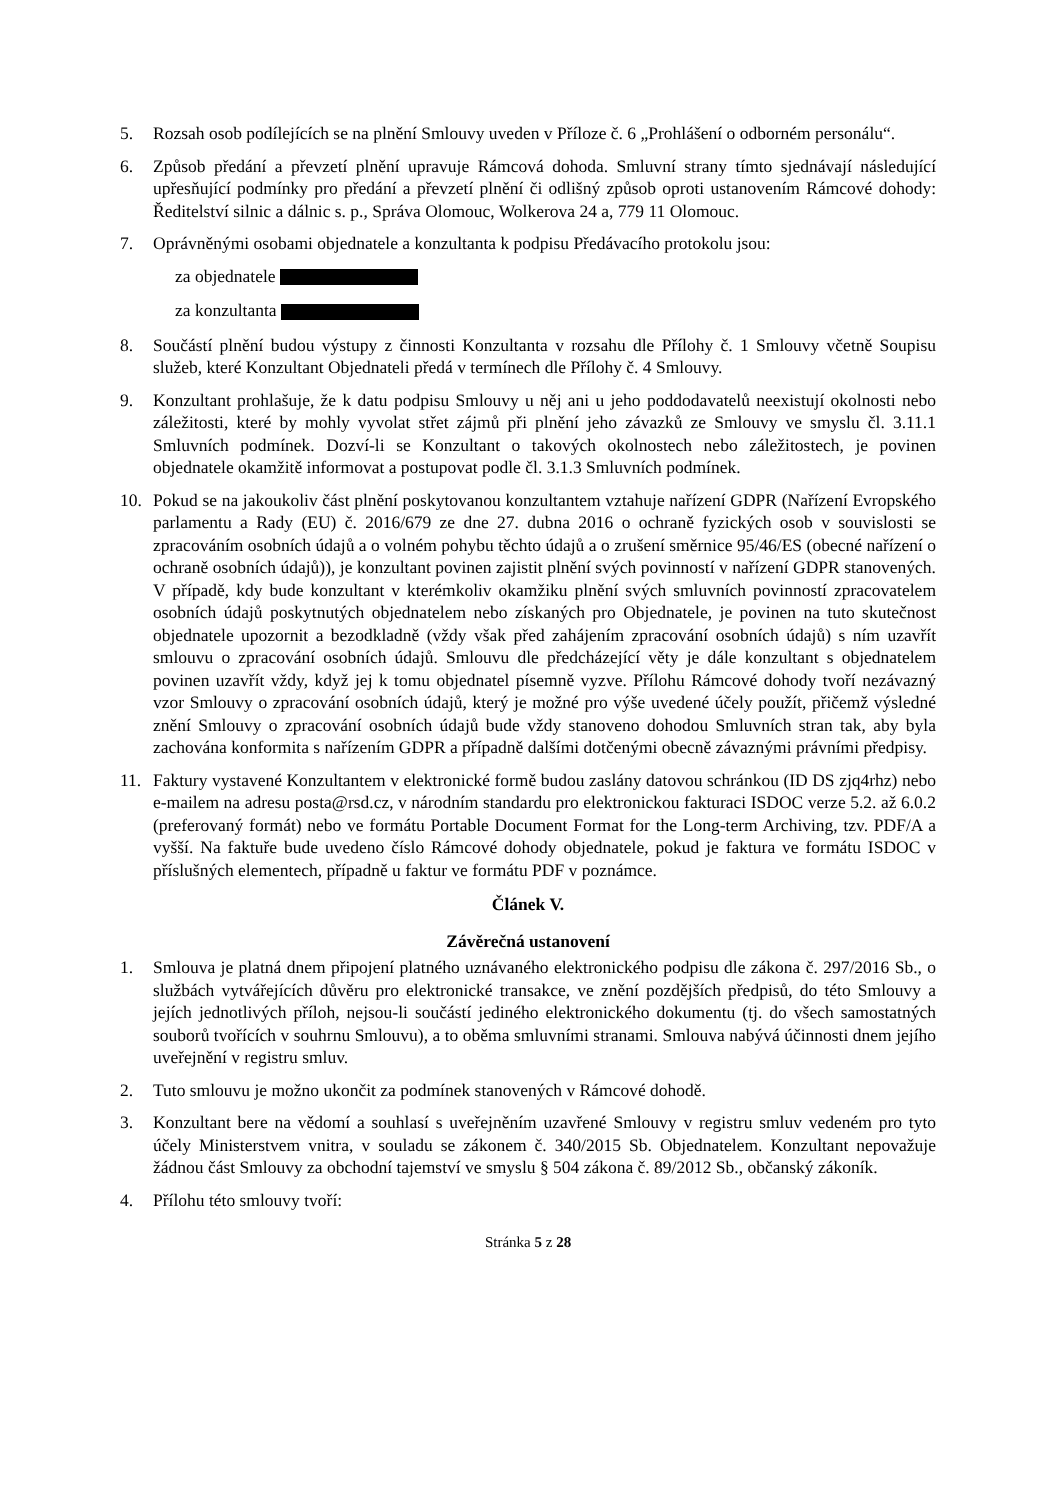5. Rozsah osob podílejících se na plnění Smlouvy uveden v Příloze č. 6 „Prohlášení o odborném personálu“.
6. Způsob předání a převzetí plnění upravuje Rámcová dohoda. Smluvní strany tímto sjednávají následující upřesňující podmínky pro předání a převzetí plnění či odlišný způsob oproti ustanovením Rámcové dohody: Ředitelství silnic a dálnic s. p., Správa Olomouc, Wolkerova 24 a, 779 11 Olomouc.
7. Oprávněnými osobami objednatele a konzultanta k podpisu Předávacího protokolu jsou:
za objednatele
za konzultanta
8. Součástí plnění budou výstupy z činnosti Konzultanta v rozsahu dle Přílohy č. 1 Smlouvy včetně Soupisu služeb, které Konzultant Objednateli předá v termínech dle Přílohy č. 4 Smlouvy.
9. Konzultant prohlašuje, že k datu podpisu Smlouvy u něj ani u jeho poddodavatelů neexistují okolnosti nebo záležitosti, které by mohly vyvolat střet zájmů při plnění jeho závazků ze Smlouvy ve smyslu čl. 3.11.1 Smluvních podmínek. Dozví-li se Konzultant o takových okolnostech nebo záležitostech, je povinen objednatele okamžitě informovat a postupovat podle čl. 3.1.3 Smluvních podmínek.
10. Pokud se na jakoukoliv část plnění poskytovanou konzultantem vztahuje nařízení GDPR (Nařízení Evropského parlamentu a Rady (EU) č. 2016/679 ze dne 27. dubna 2016 o ochraně fyzických osob v souvislosti se zpracováním osobních údajů a o volném pohybu těchto údajů a o zrušení směrnice 95/46/ES (obecné nařízení o ochraně osobních údajů)), je konzultant povinen zajistit plnění svých povinností v nařízení GDPR stanovených. V případě, kdy bude konzultant v kterémkoliv okamžiku plnění svých smluvních povinností zpracovatelem osobních údajů poskytnutých objednatelem nebo získaných pro Objednatele, je povinen na tuto skutečnost objednatele upozornit a bezodkladně (vždy však před zahájením zpracování osobních údajů) s ním uzavřít smlouvu o zpracování osobních údajů. Smlouvu dle předcházející věty je dále konzultant s objednatelem povinen uzavřít vždy, když jej k tomu objednatel písemně vyzve. Přílohu Rámcové dohody tvoří nezávazný vzor Smlouvy o zpracování osobních údajů, který je možné pro výše uvedené účely použít, přičemž výsledné znění Smlouvy o zpracování osobních údajů bude vždy stanoveno dohodou Smluvních stran tak, aby byla zachována konformita s nařízením GDPR a případně dalšími dotčenými obecně závaznými právními předpisy.
11. Faktury vystavené Konzultantem v elektronické formě budou zaslány datovou schránkou (ID DS zjq4rhz) nebo e-mailem na adresu posta@rsd.cz, v národním standardu pro elektronickou fakturaci ISDOC verze 5.2. až 6.0.2 (preferovaný formát) nebo ve formátu Portable Document Format for the Long-term Archiving, tzv. PDF/A a vyšší. Na faktuře bude uvedeno číslo Rámcové dohody objednatele, pokud je faktura ve formátu ISDOC v příslušných elementech, případně u faktur ve formátu PDF v poznámce.
Článek V.
Závěrečná ustanovení
1. Smlouva je platná dnem připojení platného uznávaného elektronického podpisu dle zákona č. 297/2016 Sb., o službách vytvářejících důvěru pro elektronické transakce, ve znění pozdějších předpisů, do této Smlouvy a jejích jednotlivých příloh, nejsou-li součástí jediného elektronického dokumentu (tj. do všech samostatných souborů tvořících v souhrnu Smlouvu), a to oběma smluvními stranami. Smlouva nabývá účinnosti dnem jejího uveřejnění v registru smluv.
2. Tuto smlouvu je možno ukončit za podmínek stanovených v Rámcové dohodě.
3. Konzultant bere na vědomí a souhlasí s uveřejněním uzavřené Smlouvy v registru smluv vedeném pro tyto účely Ministerstvem vnitra, v souladu se zákonem č. 340/2015 Sb. Objednatelem. Konzultant nepovažuje žádnou část Smlouvy za obchodní tajemství ve smyslu § 504 zákona č. 89/2012 Sb., občanský zákoník.
4. Přílohu této smlouvy tvoří:
Stránka 5 z 28